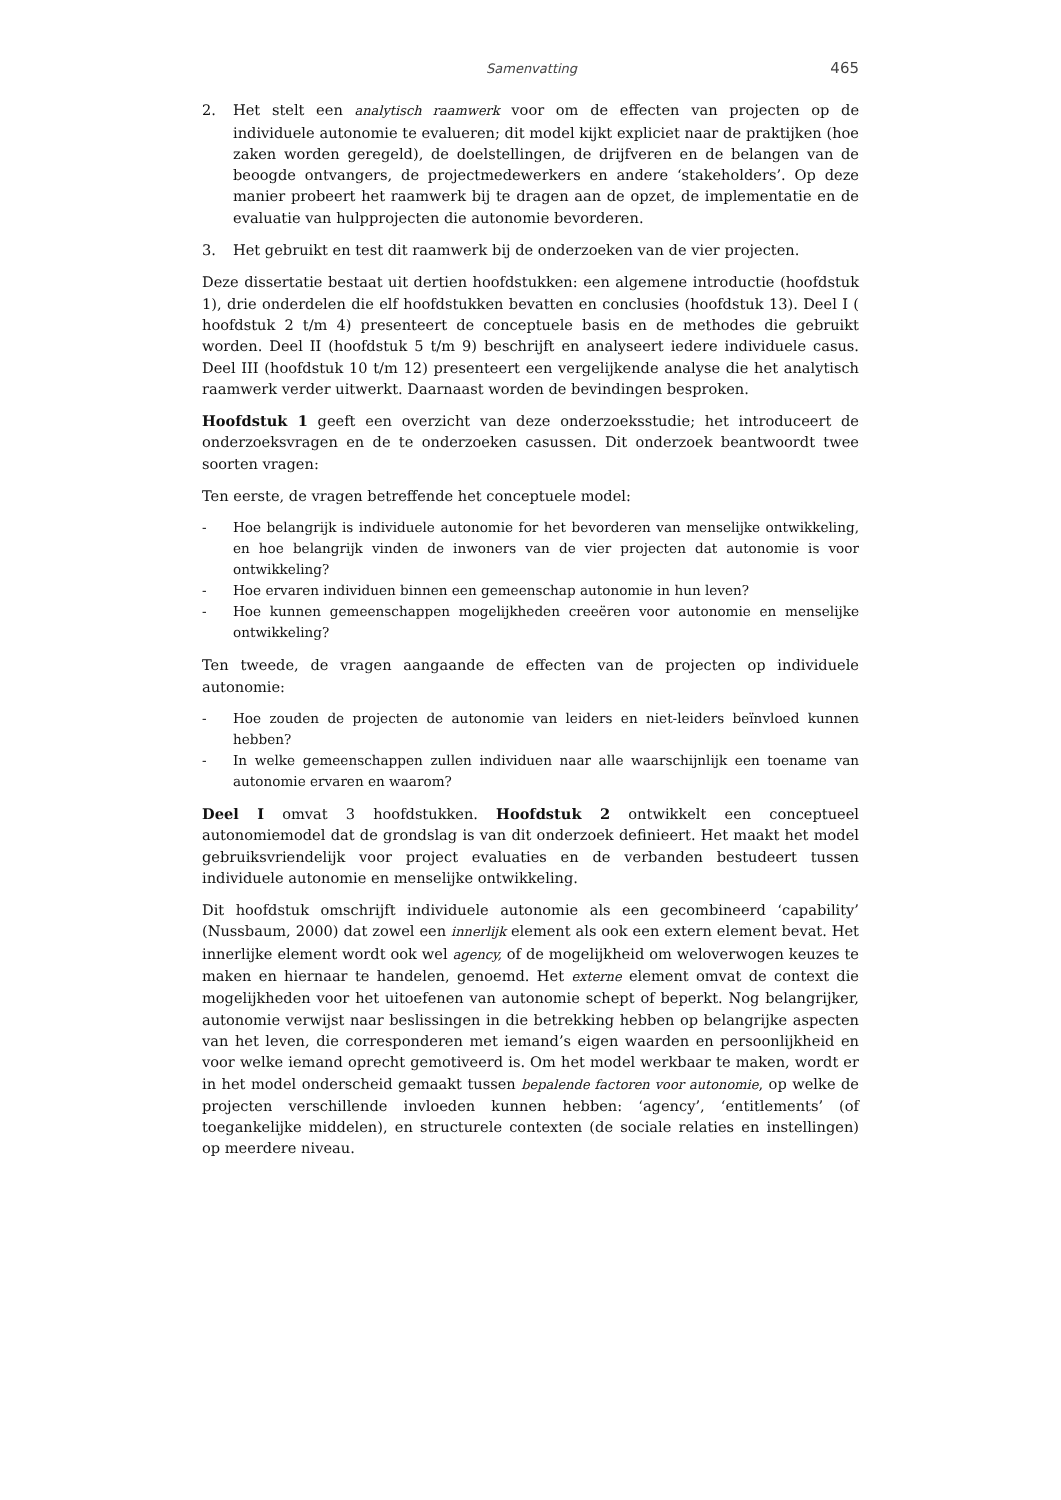Samenvatting 465
2. Het stelt een analytisch raamwerk voor om de effecten van projecten op de individuele autonomie te evalueren; dit model kijkt expliciet naar de praktijken (hoe zaken worden geregeld), de doelstellingen, de drijfveren en de belangen van de beoogde ontvangers, de projectmedewerkers en andere ‘stakeholders’. Op deze manier probeert het raamwerk bij te dragen aan de opzet, de implementatie en de evaluatie van hulpprojecten die autonomie bevorderen.
3. Het gebruikt en test dit raamwerk bij de onderzoeken van de vier projecten.
Deze dissertatie bestaat uit dertien hoofdstukken: een algemene introductie (hoofdstuk 1), drie onderdelen die elf hoofdstukken bevatten en conclusies (hoofdstuk 13). Deel I ( hoofdstuk 2 t/m 4) presenteert de conceptuele basis en de methodes die gebruikt worden. Deel II (hoofdstuk 5 t/m 9) beschrijft en analyseert iedere individuele casus. Deel III (hoofdstuk 10 t/m 12) presenteert een vergelijkende analyse die het analytisch raamwerk verder uitwerkt. Daarnaast worden de bevindingen besproken.
Hoofdstuk 1 geeft een overzicht van deze onderzoeksstudie; het introduceert de onderzoeksvragen en de te onderzoeken casussen. Dit onderzoek beantwoordt twee soorten vragen:
Ten eerste, de vragen betreffende het conceptuele model:
- Hoe belangrijk is individuele autonomie for het bevorderen van menselijke ontwikkeling, en hoe belangrijk vinden de inwoners van de vier projecten dat autonomie is voor ontwikkeling?
- Hoe ervaren individuen binnen een gemeenschap autonomie in hun leven?
- Hoe kunnen gemeenschappen mogelijkheden creeëren voor autonomie en menselijke ontwikkeling?
Ten tweede, de vragen aangaande de effecten van de projecten op individuele autonomie:
- Hoe zouden de projecten de autonomie van leiders en niet-leiders beïnvloed kunnen hebben?
- In welke gemeenschappen zullen individuen naar alle waarschijnlijk een toename van autonomie ervaren en waarom?
Deel I omvat 3 hoofdstukken. Hoofdstuk 2 ontwikkelt een conceptueel autonomiemodel dat de grondslag is van dit onderzoek definieert. Het maakt het model gebruiksvriendelijk voor project evaluaties en de verbanden bestudeert tussen individuele autonomie en menselijke ontwikkeling.
Dit hoofdstuk omschrijft individuele autonomie als een gecombineerd ‘capability’ (Nussbaum, 2000) dat zowel een innerlijk element als ook een extern element bevat. Het innerlijke element wordt ook wel agency, of de mogelijkheid om weloverwogen keuzes te maken en hiernaar te handelen, genoemd. Het externe element omvat de context die mogelijkheden voor het uitoefenen van autonomie schept of beperkt. Nog belangrijker, autonomie verwijst naar beslissingen in die betrekking hebben op belangrijke aspecten van het leven, die corresponderen met iemand’s eigen waarden en persoonlijkheid en voor welke iemand oprecht gemotiveerd is. Om het model werkbaar te maken, wordt er in het model onderscheid gemaakt tussen bepalende factoren voor autonomie, op welke de projecten verschillende invloeden kunnen hebben: ‘agency’, ‘entitlements’ (of toegankelijke middelen), en structurele contexten (de sociale relaties en instellingen) op meerdere niveau.